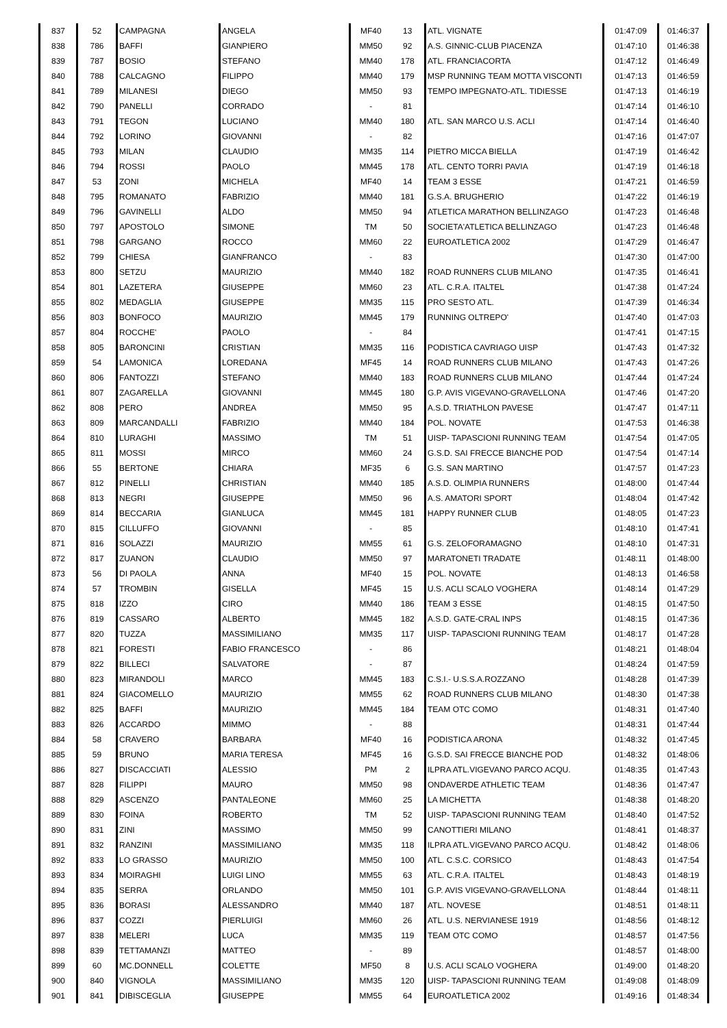| 837 | 52 | CAMPAGNA | ANGELA | MF40 | 13 | ATL. VIGNATE | 01:47:09 | 01:46:37 |
| 838 | 786 | BAFFI | GIANPIERO | MM50 | 92 | A.S. GINNIC-CLUB PIACENZA | 01:47:10 | 01:46:38 |
| 839 | 787 | BOSIO | STEFANO | MM40 | 178 | ATL. FRANCIACORTA | 01:47:12 | 01:46:49 |
| 840 | 788 | CALCAGNO | FILIPPO | MM40 | 179 | MSP RUNNING TEAM MOTTA VISCONTI | 01:47:13 | 01:46:59 |
| 841 | 789 | MILANESI | DIEGO | MM50 | 93 | TEMPO IMPEGNATO-ATL. TIDIESSE | 01:47:13 | 01:46:19 |
| 842 | 790 | PANELLI | CORRADO | - | 81 | | 01:47:14 | 01:46:10 |
| 843 | 791 | TEGON | LUCIANO | MM40 | 180 | ATL. SAN MARCO U.S. ACLI | 01:47:14 | 01:46:40 |
| 844 | 792 | LORINO | GIOVANNI | - | 82 | | 01:47:16 | 01:47:07 |
| 845 | 793 | MILAN | CLAUDIO | MM35 | 114 | PIETRO MICCA BIELLA | 01:47:19 | 01:46:42 |
| 846 | 794 | ROSSI | PAOLO | MM45 | 178 | ATL. CENTO TORRI PAVIA | 01:47:19 | 01:46:18 |
| 847 | 53 | ZONI | MICHELA | MF40 | 14 | TEAM 3 ESSE | 01:47:21 | 01:46:59 |
| 848 | 795 | ROMANATO | FABRIZIO | MM40 | 181 | G.S.A. BRUGHERIO | 01:47:22 | 01:46:19 |
| 849 | 796 | GAVINELLI | ALDO | MM50 | 94 | ATLETICA MARATHON BELLINZAGO | 01:47:23 | 01:46:48 |
| 850 | 797 | APOSTOLO | SIMONE | TM | 50 | SOCIETA'ATLETICA BELLINZAGO | 01:47:23 | 01:46:48 |
| 851 | 798 | GARGANO | ROCCO | MM60 | 22 | EUROATLETICA 2002 | 01:47:29 | 01:46:47 |
| 852 | 799 | CHIESA | GIANFRANCO | - | 83 | | 01:47:30 | 01:47:00 |
| 853 | 800 | SETZU | MAURIZIO | MM40 | 182 | ROAD RUNNERS CLUB MILANO | 01:47:35 | 01:46:41 |
| 854 | 801 | LAZETERA | GIUSEPPE | MM60 | 23 | ATL. C.R.A. ITALTEL | 01:47:38 | 01:47:24 |
| 855 | 802 | MEDAGLIA | GIUSEPPE | MM35 | 115 | PRO SESTO ATL. | 01:47:39 | 01:46:34 |
| 856 | 803 | BONFOCO | MAURIZIO | MM45 | 179 | RUNNING OLTREPO' | 01:47:40 | 01:47:03 |
| 857 | 804 | ROCCHE' | PAOLO | - | 84 | | 01:47:41 | 01:47:15 |
| 858 | 805 | BARONCINI | CRISTIAN | MM35 | 116 | PODISTICA CAVRIAGO UISP | 01:47:43 | 01:47:32 |
| 859 | 54 | LAMONICA | LOREDANA | MF45 | 14 | ROAD RUNNERS CLUB MILANO | 01:47:43 | 01:47:26 |
| 860 | 806 | FANTOZZI | STEFANO | MM40 | 183 | ROAD RUNNERS CLUB MILANO | 01:47:44 | 01:47:24 |
| 861 | 807 | ZAGARELLA | GIOVANNI | MM45 | 180 | G.P. AVIS VIGEVANO-GRAVELLONA | 01:47:46 | 01:47:20 |
| 862 | 808 | PERO | ANDREA | MM50 | 95 | A.S.D. TRIATHLON PAVESE | 01:47:47 | 01:47:11 |
| 863 | 809 | MARCANDALLI | FABRIZIO | MM40 | 184 | POL. NOVATE | 01:47:53 | 01:46:38 |
| 864 | 810 | LURAGHI | MASSIMO | TM | 51 | UISP- TAPASCIONI RUNNING TEAM | 01:47:54 | 01:47:05 |
| 865 | 811 | MOSSI | MIRCO | MM60 | 24 | G.S.D. SAI FRECCE BIANCHE POD | 01:47:54 | 01:47:14 |
| 866 | 55 | BERTONE | CHIARA | MF35 | 6 | G.S. SAN MARTINO | 01:47:57 | 01:47:23 |
| 867 | 812 | PINELLI | CHRISTIAN | MM40 | 185 | A.S.D. OLIMPIA RUNNERS | 01:48:00 | 01:47:44 |
| 868 | 813 | NEGRI | GIUSEPPE | MM50 | 96 | A.S. AMATORI SPORT | 01:48:04 | 01:47:42 |
| 869 | 814 | BECCARIA | GIANLUCA | MM45 | 181 | HAPPY RUNNER CLUB | 01:48:05 | 01:47:23 |
| 870 | 815 | CILLUFFO | GIOVANNI | - | 85 | | 01:48:10 | 01:47:41 |
| 871 | 816 | SOLAZZI | MAURIZIO | MM55 | 61 | G.S. ZELOFORAMAGNO | 01:48:10 | 01:47:31 |
| 872 | 817 | ZUANON | CLAUDIO | MM50 | 97 | MARATONETI TRADATE | 01:48:11 | 01:48:00 |
| 873 | 56 | DI PAOLA | ANNA | MF40 | 15 | POL. NOVATE | 01:48:13 | 01:46:58 |
| 874 | 57 | TROMBIN | GISELLA | MF45 | 15 | U.S. ACLI SCALO VOGHERA | 01:48:14 | 01:47:29 |
| 875 | 818 | IZZO | CIRO | MM40 | 186 | TEAM 3 ESSE | 01:48:15 | 01:47:50 |
| 876 | 819 | CASSARO | ALBERTO | MM45 | 182 | A.S.D. GATE-CRAL INPS | 01:48:15 | 01:47:36 |
| 877 | 820 | TUZZA | MASSIMILIANO | MM35 | 117 | UISP- TAPASCIONI RUNNING TEAM | 01:48:17 | 01:47:28 |
| 878 | 821 | FORESTI | FABIO FRANCESCO | - | 86 | | 01:48:21 | 01:48:04 |
| 879 | 822 | BILLECI | SALVATORE | - | 87 | | 01:48:24 | 01:47:59 |
| 880 | 823 | MIRANDOLI | MARCO | MM45 | 183 | C.S.I.- U.S.S.A.ROZZANO | 01:48:28 | 01:47:39 |
| 881 | 824 | GIACOMELLO | MAURIZIO | MM55 | 62 | ROAD RUNNERS CLUB MILANO | 01:48:30 | 01:47:38 |
| 882 | 825 | BAFFI | MAURIZIO | MM45 | 184 | TEAM OTC COMO | 01:48:31 | 01:47:40 |
| 883 | 826 | ACCARDO | MIMMO | - | 88 | | 01:48:31 | 01:47:44 |
| 884 | 58 | CRAVERO | BARBARA | MF40 | 16 | PODISTICA ARONA | 01:48:32 | 01:47:45 |
| 885 | 59 | BRUNO | MARIA TERESA | MF45 | 16 | G.S.D. SAI FRECCE BIANCHE POD | 01:48:32 | 01:48:06 |
| 886 | 827 | DISCACCIATI | ALESSIO | PM | 2 | ILPRA ATL.VIGEVANO PARCO ACQU. | 01:48:35 | 01:47:43 |
| 887 | 828 | FILIPPI | MAURO | MM50 | 98 | ONDAVERDE ATHLETIC TEAM | 01:48:36 | 01:47:47 |
| 888 | 829 | ASCENZO | PANTALEONE | MM60 | 25 | LA MICHETTA | 01:48:38 | 01:48:20 |
| 889 | 830 | FOINA | ROBERTO | TM | 52 | UISP- TAPASCIONI RUNNING TEAM | 01:48:40 | 01:47:52 |
| 890 | 831 | ZINI | MASSIMO | MM50 | 99 | CANOTTIERI MILANO | 01:48:41 | 01:48:37 |
| 891 | 832 | RANZINI | MASSIMILIANO | MM35 | 118 | ILPRA ATL.VIGEVANO PARCO ACQU. | 01:48:42 | 01:48:06 |
| 892 | 833 | LO GRASSO | MAURIZIO | MM50 | 100 | ATL. C.S.C. CORSICO | 01:48:43 | 01:47:54 |
| 893 | 834 | MOIRAGHI | LUIGI LINO | MM55 | 63 | ATL. C.R.A. ITALTEL | 01:48:43 | 01:48:19 |
| 894 | 835 | SERRA | ORLANDO | MM50 | 101 | G.P. AVIS VIGEVANO-GRAVELLONA | 01:48:44 | 01:48:11 |
| 895 | 836 | BORASI | ALESSANDRO | MM40 | 187 | ATL. NOVESE | 01:48:51 | 01:48:11 |
| 896 | 837 | COZZI | PIERLUIGI | MM60 | 26 | ATL. U.S. NERVIANESE 1919 | 01:48:56 | 01:48:12 |
| 897 | 838 | MELERI | LUCA | MM35 | 119 | TEAM OTC COMO | 01:48:57 | 01:47:56 |
| 898 | 839 | TETTAMANZI | MATTEO | - | 89 | | 01:48:57 | 01:48:00 |
| 899 | 60 | MC.DONNELL | COLETTE | MF50 | 8 | U.S. ACLI SCALO VOGHERA | 01:49:00 | 01:48:20 |
| 900 | 840 | VIGNOLA | MASSIMILIANO | MM35 | 120 | UISP- TAPASCIONI RUNNING TEAM | 01:49:08 | 01:48:09 |
| 901 | 841 | DIBISCEGLIA | GIUSEPPE | MM55 | 64 | EUROATLETICA 2002 | 01:49:16 | 01:48:34 |